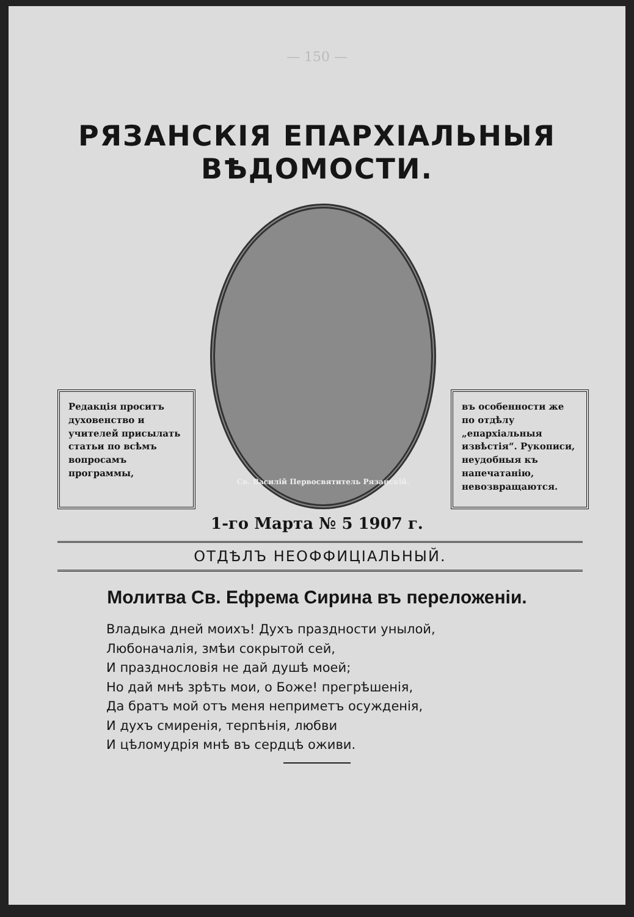— 150 —
РЯЗАНСКІЯ ЕПАРХІАЛЬНЫЯ ВѢДОМОСТИ.
Редакція проситъ духовенство и учителей присылать статьи по всѣмъ вопросамъ программы,
Св. Василій Первосвятитель Рязанскій.
въ особенности же по отдѣлу „епархіальныя извѣстія“. Рукописи, неудобныя къ напечатанію, невозвращаются.
1-го Марта № 5 1907 г.
ОТДѢЛЪ НЕОФФИЦІАЛЬНЫЙ.
Молитва Св. Ефрема Сирина въ переложеніи.
Владыка дней моихъ! Духъ праздности унылой,
Любоначалія, змѣи сокрытой сей,
И празднословія не дай душѣ моей;
Но дай мнѣ зрѣть мои, о Боже! прегрѣшенія,
Да братъ мой отъ меня неприметъ осужденія,
И духъ смиренія, терпѣнія, любви
И цѣломудрія мнѣ въ сердцѣ оживи.